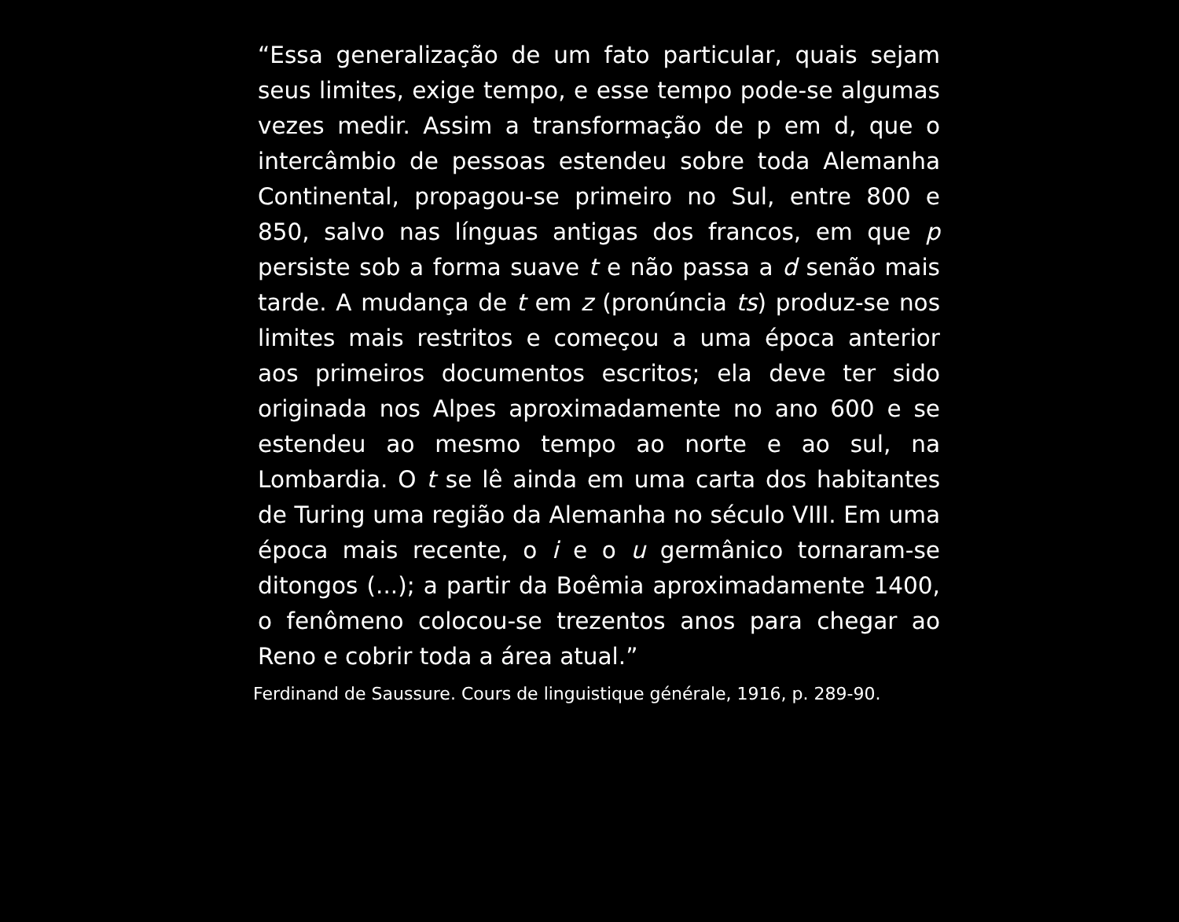“Essa generalização de um fato particular, quais sejam seus limites, exige tempo, e esse tempo pode-se algumas vezes medir. Assim a transformação de p em d, que o intercâmbio de pessoas estendeu sobre toda Alemanha Continental, propagou-se primeiro no Sul, entre 800 e 850, salvo nas línguas antigas dos francos, em que p persiste sob a forma suave t e não passa a d senão mais tarde. A mudança de t em z (pronúncia ts) produz-se nos limites mais restritos e começou a uma época anterior aos primeiros documentos escritos; ela deve ter sido originada nos Alpes aproximadamente no ano 600 e se estendeu ao mesmo tempo ao norte e ao sul, na Lombardia. O t se lê ainda em uma carta dos habitantes de Turing uma região da Alemanha no século VIII. Em uma época mais recente, o i e o u germânico tornaram-se ditongos (...); a partir da Boêmia aproximadamente 1400, o fenômeno colocou-se trezentos anos para chegar ao Reno e cobrir toda a área atual.”
Ferdinand de Saussure. Cours de linguistique générale, 1916, p. 289-90.